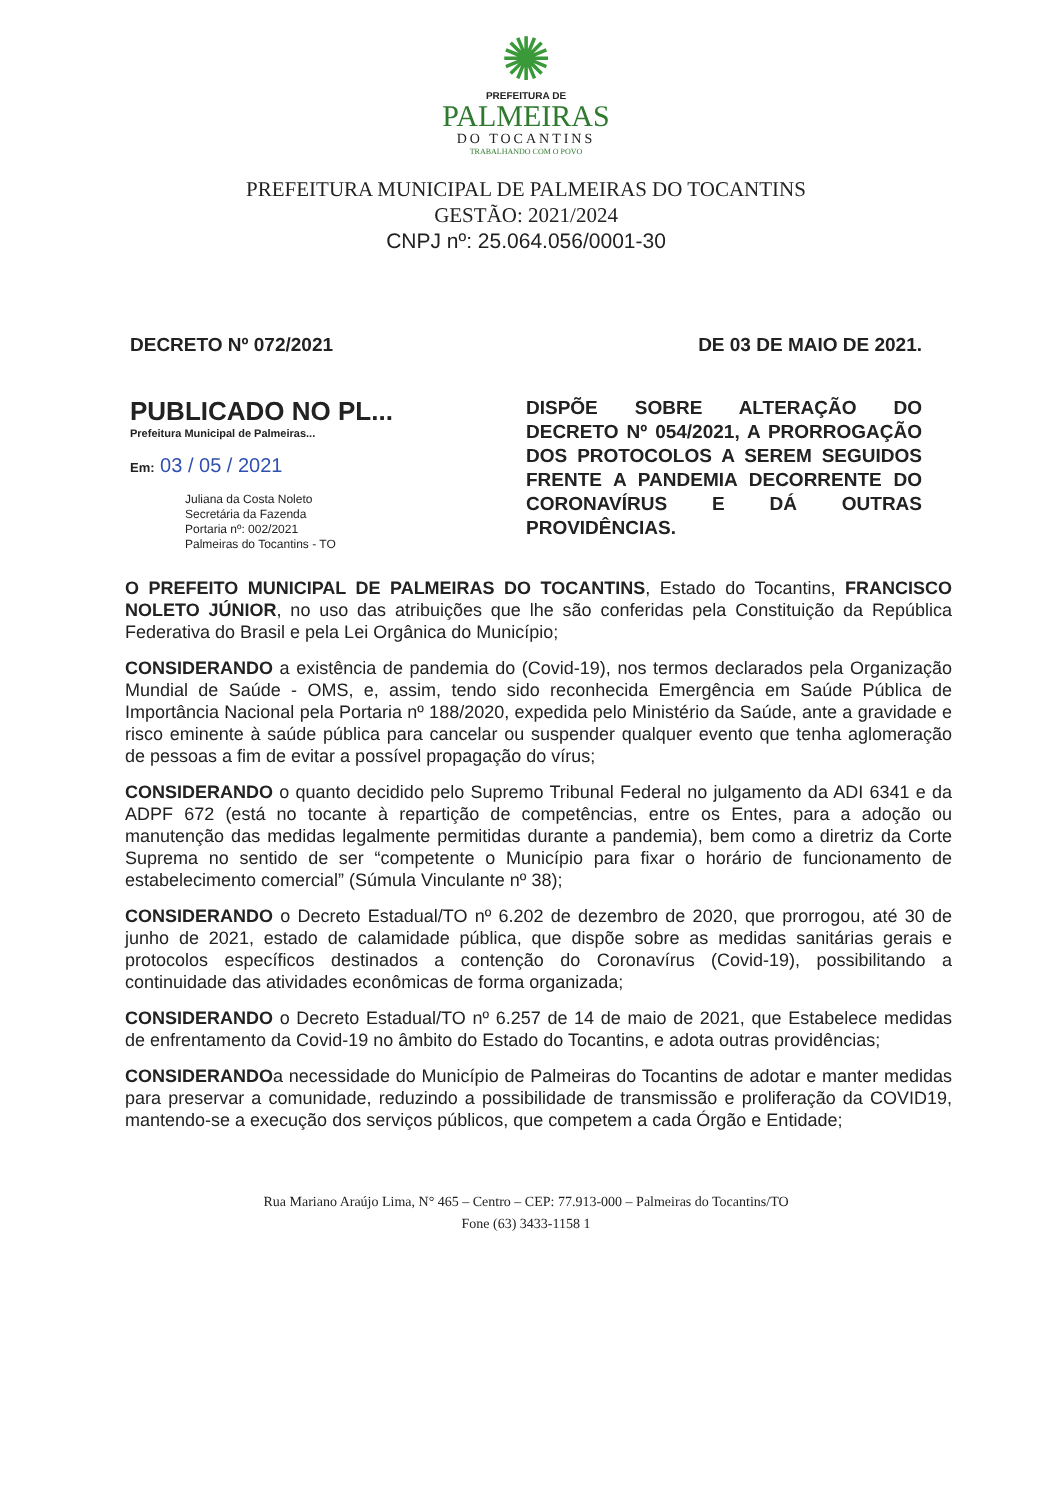✺
PREFEITURA DE
PALMEIRAS
DO TOCANTINS
TRABALHANDO COM O POVO
PREFEITURA MUNICIPAL DE PALMEIRAS DO TOCANTINS
GESTÃO: 2021/2024
CNPJ nº: 25.064.056/0001-30
DECRETO Nº 072/2021 DE 03 DE MAIO DE 2021.
PUBLICADO NO PL...
Prefeitura Municipal de Palmeiras...
Em: 03 / 05 / 2021
Juliana da Costa Noleto
Secretária da Fazenda
Portaria nº: 002/2021
Palmeiras do Tocantins - TO
DISPÕE SOBRE ALTERAÇÃO DO DECRETO Nº 054/2021, A PRORROGAÇÃO DOS PROTOCOLOS A SEREM SEGUIDOS FRENTE A PANDEMIA DECORRENTE DO CORONAVÍRUS E DÁ OUTRAS PROVIDÊNCIAS.
O PREFEITO MUNICIPAL DE PALMEIRAS DO TOCANTINS, Estado do Tocantins, FRANCISCO NOLETO JÚNIOR, no uso das atribuições que lhe são conferidas pela Constituição da República Federativa do Brasil e pela Lei Orgânica do Município;
CONSIDERANDO a existência de pandemia do (Covid-19), nos termos declarados pela Organização Mundial de Saúde - OMS, e, assim, tendo sido reconhecida Emergência em Saúde Pública de Importância Nacional pela Portaria nº 188/2020, expedida pelo Ministério da Saúde, ante a gravidade e risco eminente à saúde pública para cancelar ou suspender qualquer evento que tenha aglomeração de pessoas a fim de evitar a possível propagação do vírus;
CONSIDERANDO o quanto decidido pelo Supremo Tribunal Federal no julgamento da ADI 6341 e da ADPF 672 (está no tocante à repartição de competências, entre os Entes, para a adoção ou manutenção das medidas legalmente permitidas durante a pandemia), bem como a diretriz da Corte Suprema no sentido de ser “competente o Município para fixar o horário de funcionamento de estabelecimento comercial” (Súmula Vinculante nº 38);
CONSIDERANDO o Decreto Estadual/TO nº 6.202 de dezembro de 2020, que prorrogou, até 30 de junho de 2021, estado de calamidade pública, que dispõe sobre as medidas sanitárias gerais e protocolos específicos destinados a contenção do Coronavírus (Covid-19), possibilitando a continuidade das atividades econômicas de forma organizada;
CONSIDERANDO o Decreto Estadual/TO nº 6.257 de 14 de maio de 2021, que Estabelece medidas de enfrentamento da Covid-19 no âmbito do Estado do Tocantins, e adota outras providências;
CONSIDERANDOa necessidade do Município de Palmeiras do Tocantins de adotar e manter medidas para preservar a comunidade, reduzindo a possibilidade de transmissão e proliferação da COVID19, mantendo-se a execução dos serviços públicos, que competem a cada Órgão e Entidade;
Rua Mariano Araújo Lima, N° 465 – Centro – CEP: 77.913-000 – Palmeiras do Tocantins/TO
Fone (63) 3433-1158 1